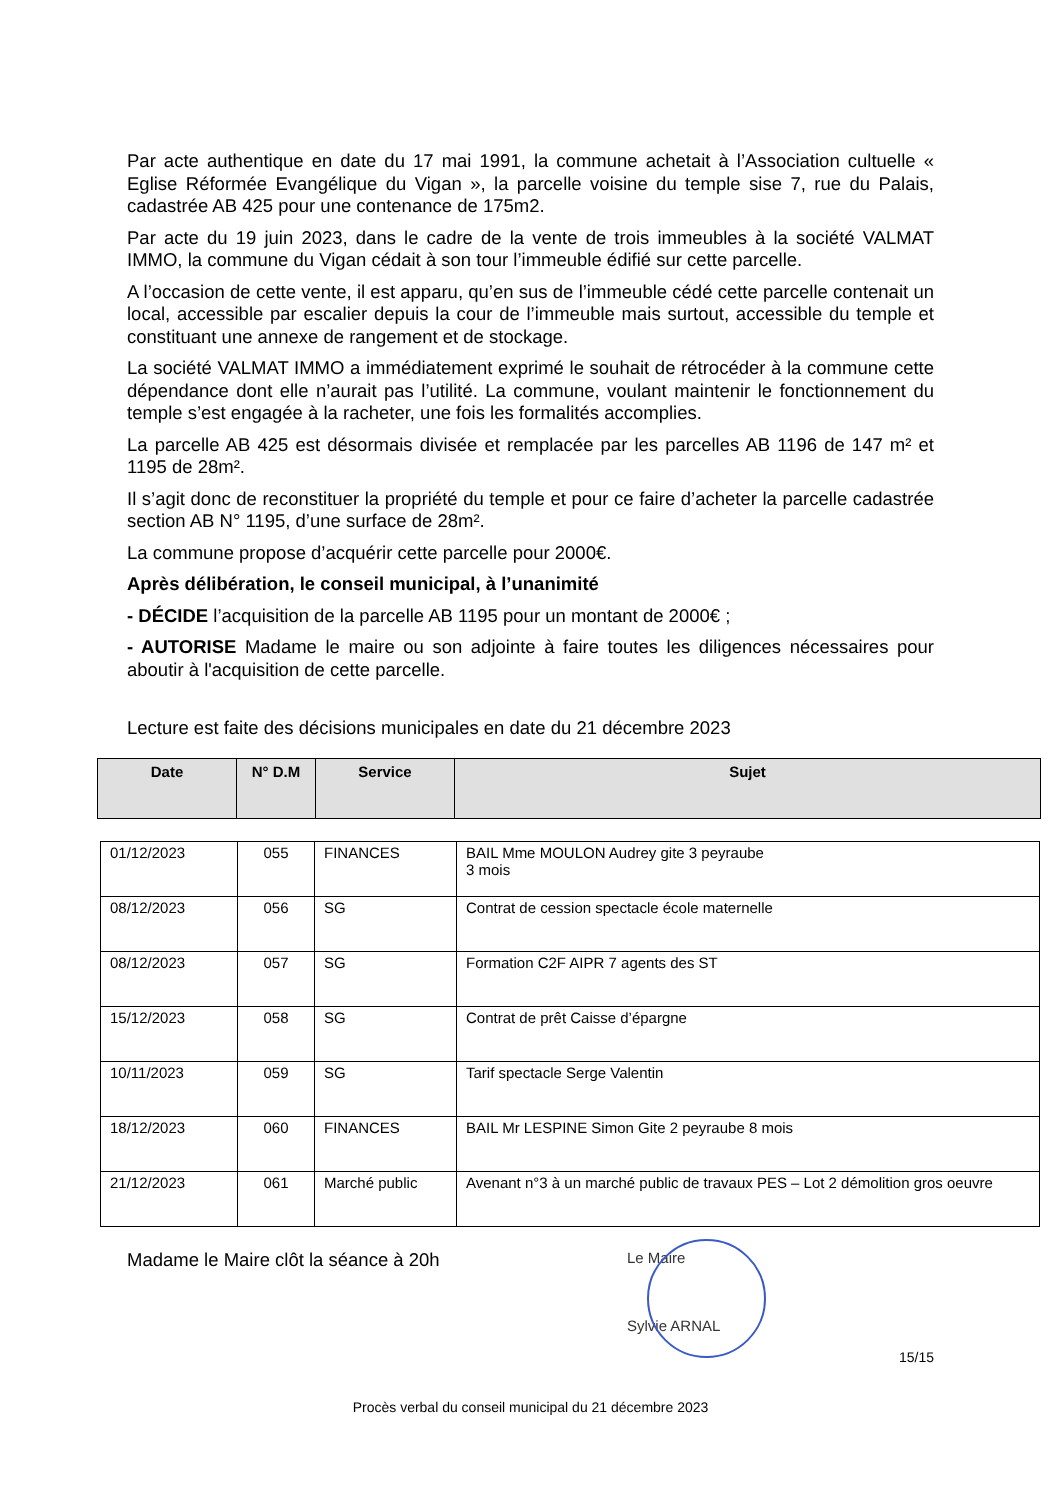Par acte authentique en date du 17 mai 1991, la commune achetait à l’Association cultuelle « Eglise Réformée Evangélique du Vigan », la parcelle voisine du temple sise 7, rue du Palais, cadastrée AB 425 pour une contenance de 175m2.
Par acte du 19 juin 2023, dans le cadre de la vente de trois immeubles à la société VALMAT IMMO, la commune du Vigan cédait à son tour l’immeuble édifié sur cette parcelle.
A l’occasion de cette vente, il est apparu, qu’en sus de l’immeuble cédé cette parcelle contenait un local, accessible par escalier depuis la cour de l’immeuble mais surtout, accessible du temple et constituant une annexe de rangement et de stockage.
La société VALMAT IMMO a immédiatement exprimé le souhait de rétrocéder à la commune cette dépendance dont elle n’aurait pas l’utilité. La commune, voulant maintenir le fonctionnement du temple s’est engagée à la racheter, une fois les formalités accomplies.
La parcelle AB 425 est désormais divisée et remplacée par les parcelles AB 1196 de 147 m² et 1195 de 28m².
Il s’agit donc de reconstituer la propriété du temple et pour ce faire d’acheter la parcelle cadastrée section AB N° 1195, d’une surface de 28m².
La commune propose d’acquérir cette parcelle pour 2000€.
Après délibération, le conseil municipal, à l’unanimité
- DÉCIDE l’acquisition de la parcelle AB 1195 pour un montant de 2000€ ;
- AUTORISE Madame le maire ou son adjointe à faire toutes les diligences nécessaires pour aboutir à l'acquisition de cette parcelle.
Lecture est faite des décisions municipales en date du 21 décembre 2023
| Date | N° D.M | Service | Sujet |
| --- | --- | --- | --- |
| 01/12/2023 | 055 | FINANCES | BAIL Mme MOULON Audrey gite 3 peyraube 3 mois |
| 08/12/2023 | 056 | SG | Contrat de cession spectacle école maternelle |
| 08/12/2023 | 057 | SG | Formation C2F AIPR 7 agents des ST |
| 15/12/2023 | 058 | SG | Contrat de prêt Caisse d’épargne |
| 10/11/2023 | 059 | SG | Tarif spectacle Serge Valentin |
| 18/12/2023 | 060 | FINANCES | BAIL Mr LESPINE Simon Gite 2 peyraube 8 mois |
| 21/12/2023 | 061 | Marché public | Avenant n°3 à un marché public de travaux PES – Lot 2 démolition gros oeuvre |
Madame le Maire clôt la séance à 20h
Le Maire
Sylvie ARNAL
15/15
Procès verbal du conseil municipal du 21 décembre 2023